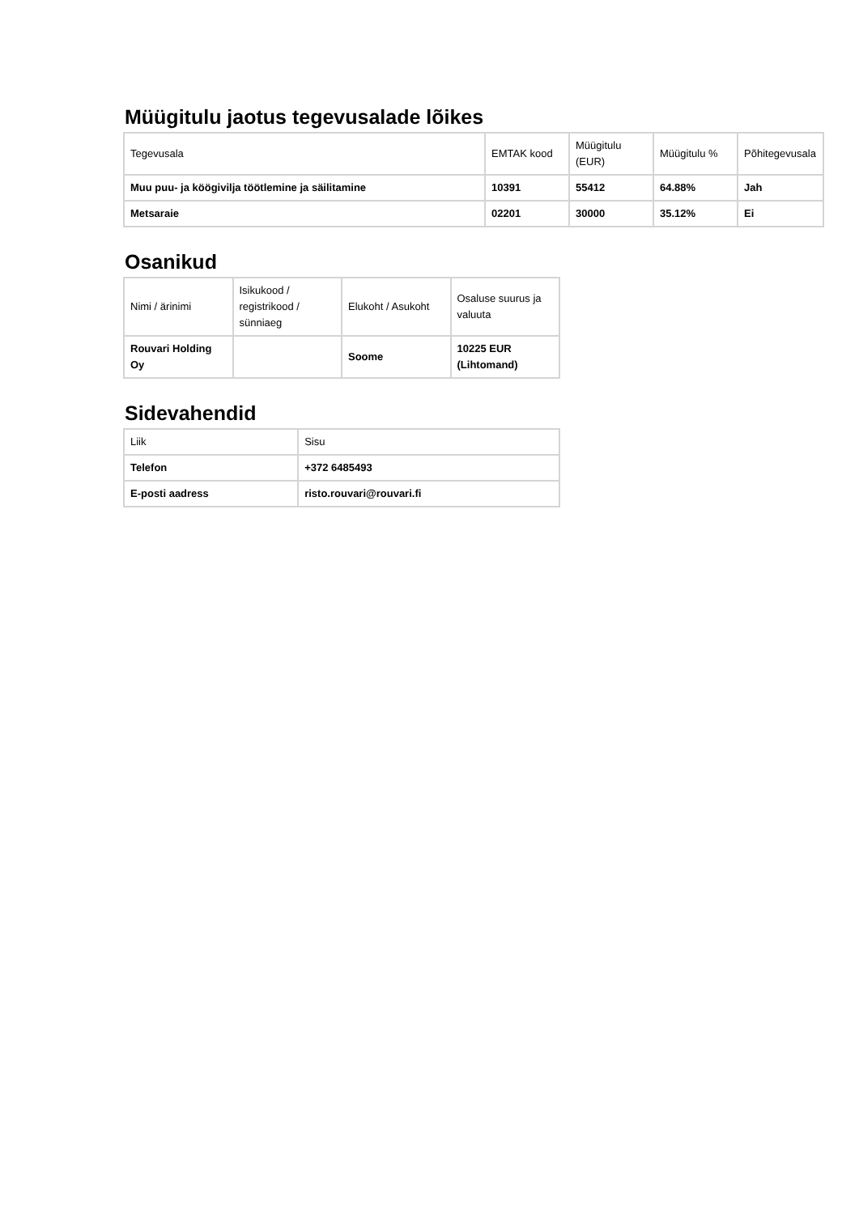Müügitulu jaotus tegevusalade lõikes
| Tegevusala | EMTAK kood | Müügitulu (EUR) | Müügitulu % | Põhitegevusala |
| --- | --- | --- | --- | --- |
| Muu puu- ja köögivilja töötlemine ja säilitamine | 10391 | 55412 | 64.88% | Jah |
| Metsaraie | 02201 | 30000 | 35.12% | Ei |
Osanikud
| Nimi / ärinimi | Isikukood / registrikood / sünniaeg | Elukoht / Asukoht | Osaluse suurus ja valuuta |
| --- | --- | --- | --- |
| Rouvari Holding Oy | | Soome | 10225 EUR (Lihtomand) |
Sidevahendid
| Liik | Sisu |
| --- | --- |
| Telefon | +372 6485493 |
| E-posti aadress | risto.rouvari@rouvari.fi |